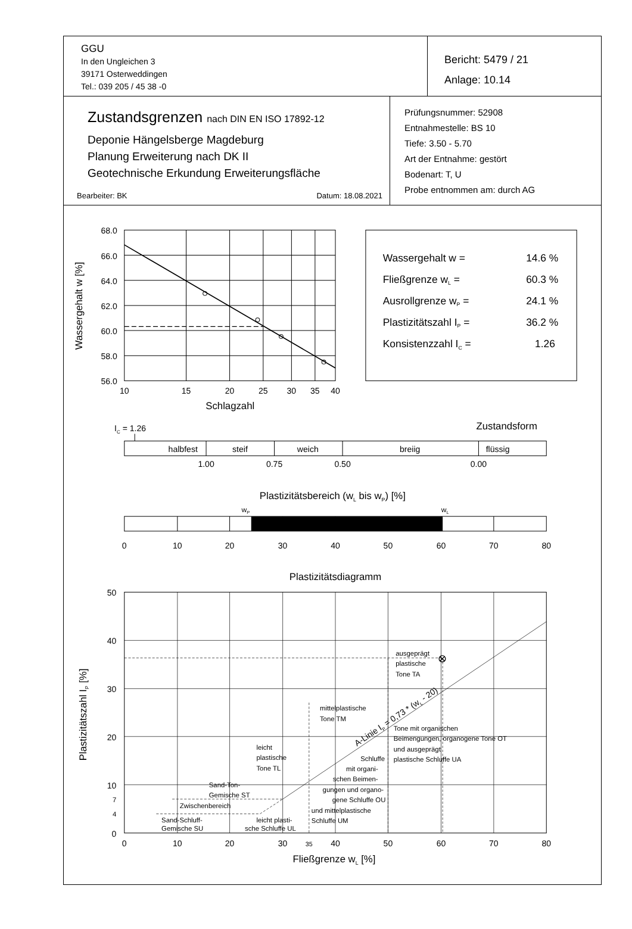GGU
In den Ungleichen 3
39171 Osterweddingen
Tel.: 039 205 / 45 38 -0
Bericht: 5479 / 21
Anlage: 10.14
Zustandsgrenzen nach DIN EN ISO 17892-12
Deponie Hängelsberge Magdeburg
Planung Erweiterung nach DK II
Geotechnische Erkundung Erweiterungsfläche
Bearbeiter: BK Datum: 18.08.2021
Prüfungsnummer: 52908
Entnahmestelle: BS 10
Tiefe: 3.50 - 5.70
Art der Entnahme: gestört
Bodenart: T, U
Probe entnommen am: durch AG
68.0
66.0
64.0
62.0
60.0
58.0
56.0
10
15
20
25
30
35
40
Schlagzahl
Wassergehalt w [%]
Wassergehalt w =
14.6 %
Fließgrenze wL =
60.3 %
Ausrollgrenze wP =
24.1 %
Plastizitätszahl IP =
36.2 %
Konsistenzzahl IC =
1.26
IC = 1.26
Zustandsform
halbfest
steif
weich
breiig
flüssig
1.00
0.75
0.50
0.00
Plastizitätsbereich (wL bis wP) [%]
wP
wL
0
10
20
30
40
50
60
70
80
Plastizitätsdiagramm
0
10
20
30
35
40
50
60
70
80
Fließgrenze wL [%]
50
40
30
20
10
7
4
0
Plastizitätszahl IP [%]
ausgeprägt
plastische
Tone TA
mittelplastische
Tone TM
Tone mit organischen
Beimengungen, organogene Tone OT
und ausgeprägt
plastische Schluffe UA
leicht
plastische
Tone TL
Schluffe
mit organi-
schen Beimen-
gungen und organo-
gene Schluffe OU
und mittelplastische
Schluffe UM
Sand-Ton-
Gemische ST
Zwischenbereich
Sand-Schluff-
Gemische SU
leicht plasti-
sche Schluffe UL
A-Linie IP = 0,73 * (wL - 20)